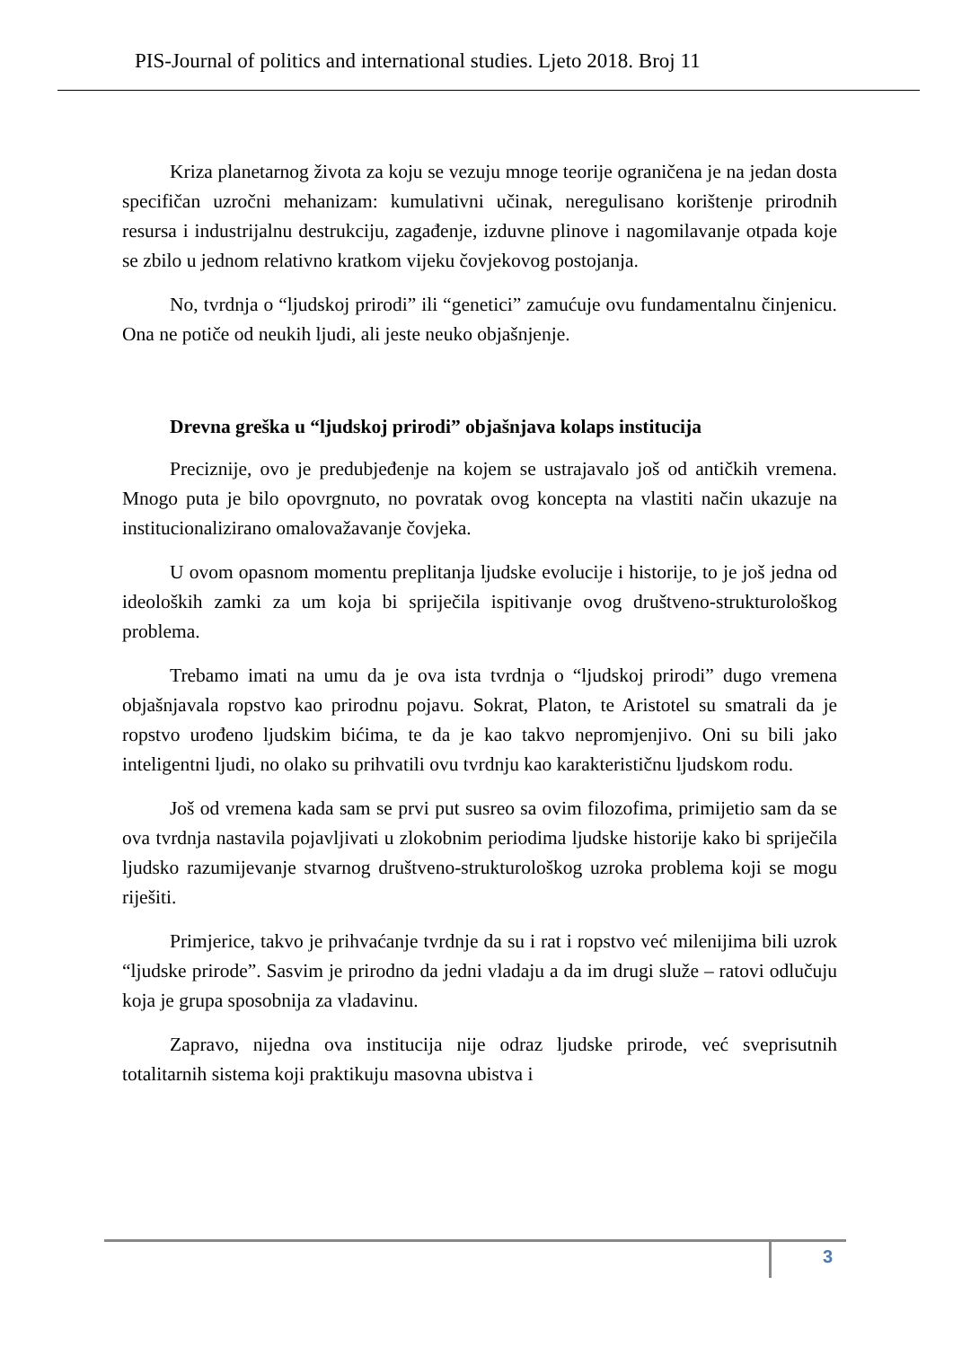PIS-Journal of politics and international studies. Ljeto 2018. Broj 11
Kriza planetarnog života za koju se vezuju mnoge teorije ograničena je na jedan dosta specifičan uzročni mehanizam: kumulativni učinak, neregulisano korištenje prirodnih resursa i industrijalnu destrukciju, zagađenje, izduvne plinove i nagomilavanje otpada koje se zbilo u jednom relativno kratkom vijeku čovjekovog postojanja.
No, tvrdnja o “ljudskoj prirodi” ili “genetici” zamućuje ovu fundamentalnu činjenicu. Ona ne potiče od neukih ljudi, ali jeste neuko objašnjenje.
Drevna greška u “ljudskoj prirodi” objašnjava kolaps institucija
Preciznije, ovo je predubjeđenje na kojem se ustrajavalo još od antičkih vremena. Mnogo puta je bilo opovrgnuto, no povratak ovog koncepta na vlastiti način ukazuje na institucionalizirano omalovažavanje čovjeka.
U ovom opasnom momentu preplitanja ljudske evolucije i historije, to je još jedna od ideoloških zamki za um koja bi spriječila ispitivanje ovog društveno-strukturološkog problema.
Trebamo imati na umu da je ova ista tvrdnja o “ljudskoj prirodi” dugo vremena objašnjavala ropstvo kao prirodnu pojavu. Sokrat, Platon, te Aristotel su smatrali da je ropstvo urođeno ljudskim bićima, te da je kao takvo nepromjenjivo. Oni su bili jako inteligentni ljudi, no olako su prihvatili ovu tvrdnju kao karakterističnu ljudskom rodu.
Još od vremena kada sam se prvi put susreo sa ovim filozofima, primijetio sam da se ova tvrdnja nastavila pojavljivati u zlokobnim periodima ljudske historije kako bi spriječila ljudsko razumijevanje stvarnog društveno-strukturološkog uzroka problema koji se mogu riješiti.
Primjerice, takvo je prihvaćanje tvrdnje da su i rat i ropstvo već milenijima bili uzrok “ljudske prirode”. Sasvim je prirodno da jedni vladaju a da im drugi služe – ratovi odlučuju koja je grupa sposobnija za vladavinu.
Zapravo, nijedna ova institucija nije odraz ljudske prirode, već sveprisutnih totalitarnih sistema koji praktikuju masovna ubistva i
3